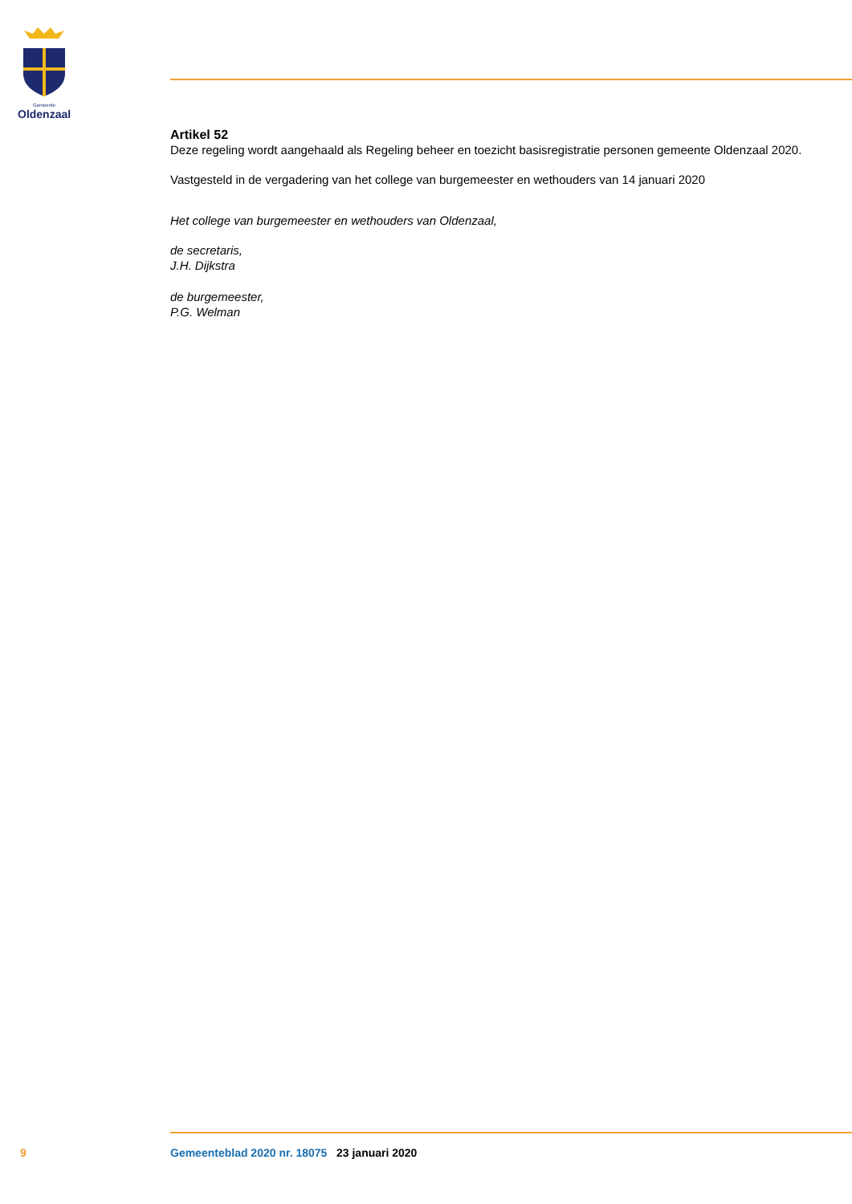Gemeente
Oldenzaal
Artikel 52
Deze regeling wordt aangehaald als Regeling beheer en toezicht basisregistratie personen gemeente Oldenzaal 2020.
Vastgesteld in de vergadering van het college van burgemeester en wethouders van 14 januari 2020
Het college van burgemeester en wethouders van Oldenzaal,
de secretaris,
J.H. Dijkstra
de burgemeester,
P.G. Welman
9 Gemeenteblad 2020 nr. 18075 23 januari 2020